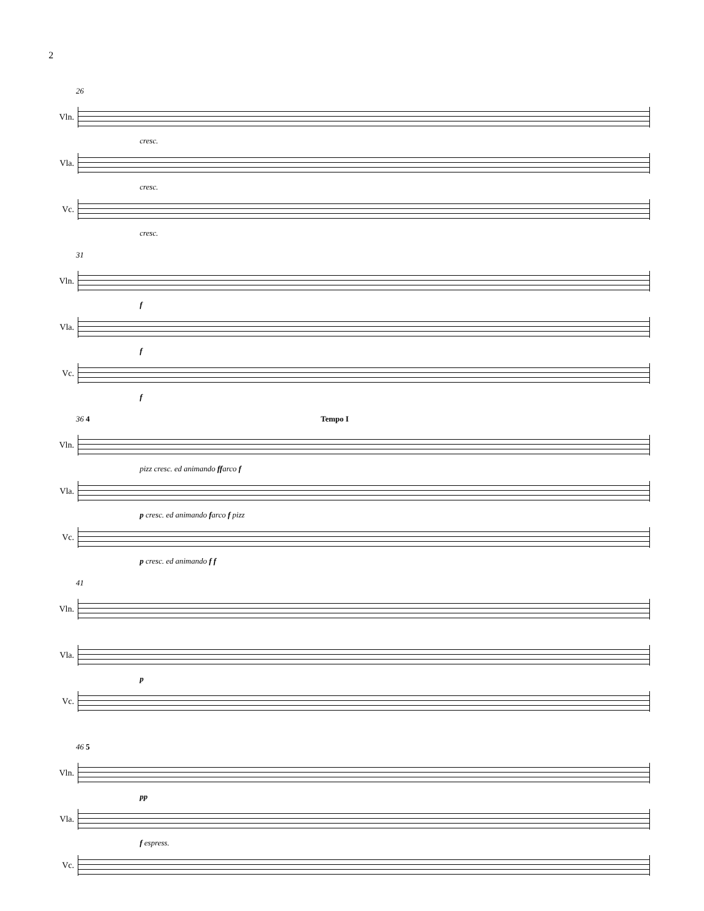2
26
Vln.
cresc.
Vla.
cresc.
Vc.
cresc.
31
Vln.
f
Vla.
f
Vc.
f
36 4 Tempo I
Vln.
pizz cresc. ed animando ffarco f
Vla.
p cresc. ed animando farco f pizz
Vc.
p cresc. ed animando f f
41
Vln.
Vla.
p
Vc.
46 5
Vln.
pp
Vla.
f espress.
Vc.